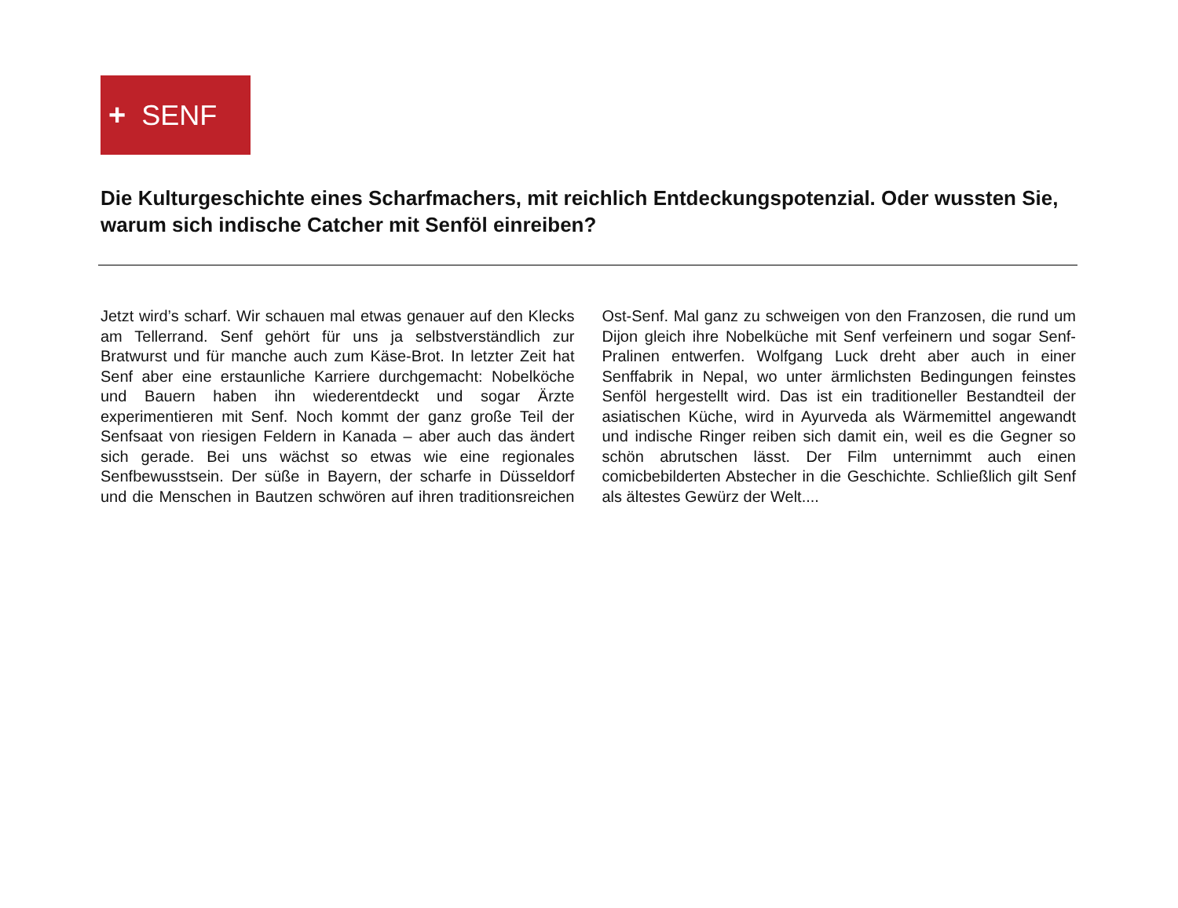+ SENF
Die Kulturgeschichte eines Scharfmachers, mit reichlich Entdeckungspotenzial. Oder wussten Sie, warum sich indische Catcher mit Senföl einreiben?
Jetzt wird’s scharf. Wir schauen mal etwas genauer auf den Klecks am Tellerrand. Senf gehört für uns ja selbstverständlich zur Bratwurst und für manche auch zum Käse-Brot. In letzter Zeit hat Senf aber eine erstaunliche Karriere durchgemacht: Nobelköche und Bauern haben ihn wiederentdeckt und sogar Ärzte experimentieren mit Senf. Noch kommt der ganz große Teil der Senfsaat von riesigen Feldern in Kanada – aber auch das ändert sich gerade. Bei uns wächst so etwas wie eine regionales Senfbewusstsein. Der süße in Bayern, der scharfe in Düsseldorf und die Menschen in Bautzen schwören auf ihren traditionsreichen Ost-Senf. Mal ganz zu schweigen von den Franzosen, die rund um Dijon gleich ihre Nobelküche mit Senf verfeinern und sogar Senf-Pralinen entwerfen. Wolfgang Luck dreht aber auch in einer Senffabrik in Nepal, wo unter ärmlichsten Bedingungen feinstes Senföl hergestellt wird. Das ist ein traditioneller Bestandteil der asiatischen Küche, wird in Ayurveda als Wärmemittel angewandt und indische Ringer reiben sich damit ein, weil es die Gegner so schön abrutschen lässt. Der Film unternimmt auch einen comicbebilderten Abstecher in die Geschichte. Schließlich gilt Senf als ältestes Gewürz der Welt....